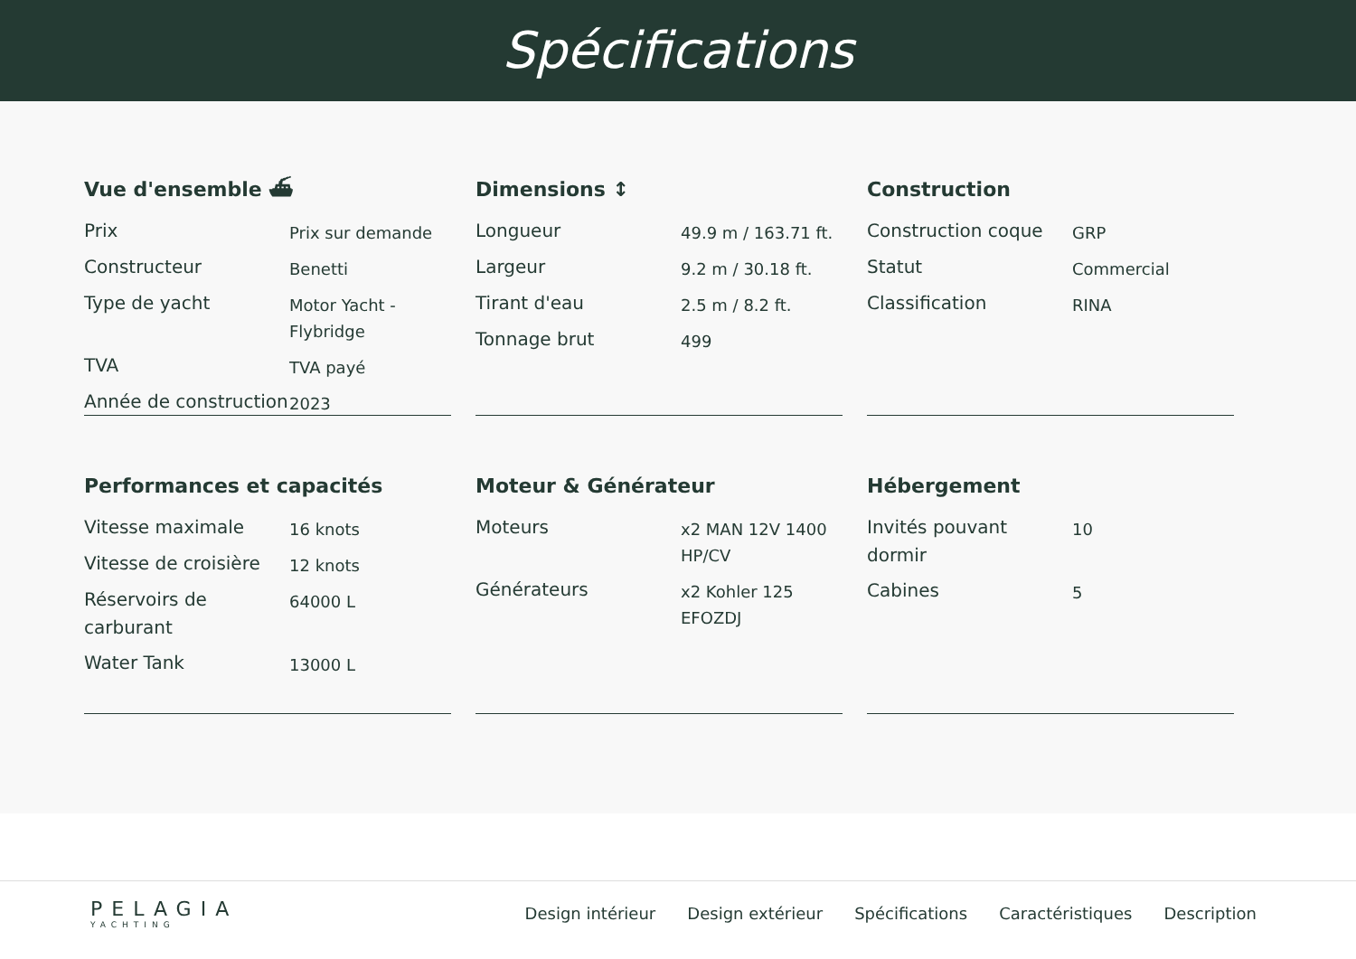Spécifications
Vue d'ensemble ⛴
| Prix | Prix sur demande |
| Constructeur | Benetti |
| Type de yacht | Motor Yacht - Flybridge |
| TVA | TVA payé |
| Année de construction | 2023 |
Dimensions ↕
| Longueur | 49.9 m / 163.71 ft. |
| Largeur | 9.2 m / 30.18 ft. |
| Tirant d'eau | 2.5 m / 8.2 ft. |
| Tonnage brut | 499 |
Construction
| Construction coque | GRP |
| Statut | Commercial |
| Classification | RINA |
Performances et capacités
| Vitesse maximale | 16 knots |
| Vitesse de croisière | 12 knots |
| Réservoirs de carburant | 64000 L |
| Water Tank | 13000 L |
Moteur & Générateur
| Moteurs | x2 MAN 12V 1400 HP/CV |
| Générateurs | x2 Kohler 125 EFOZDJ |
Hébergement
| Invités pouvant dormir | 10 |
| Cabines | 5 |
PELAGIA
YACHTING
Design intérieur Design extérieur Spécifications Caractéristiques Description